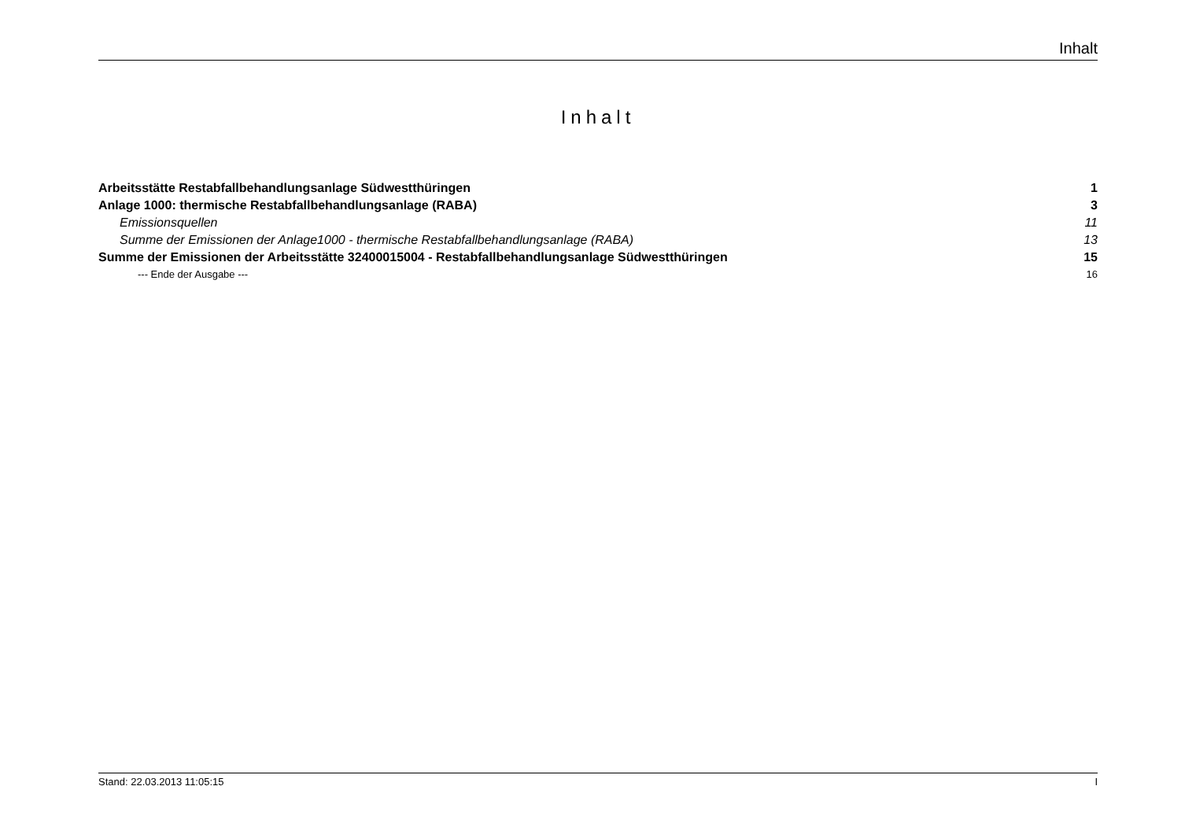Inhalt
Inhalt
Arbeitsstätte Restabfallbehandlungsanlage Südwestthüringen 1
Anlage 1000: thermische Restabfallbehandlungsanlage (RABA) 3
Emissionsquellen 11
Summe der Emissionen der Anlage1000 - thermische Restabfallbehandlungsanlage (RABA) 13
Summe der Emissionen der Arbeitsstätte 32400015004 - Restabfallbehandlungsanlage Südwestthüringen 15
--- Ende der Ausgabe --- 16
Stand: 22.03.2013 11:05:15 I